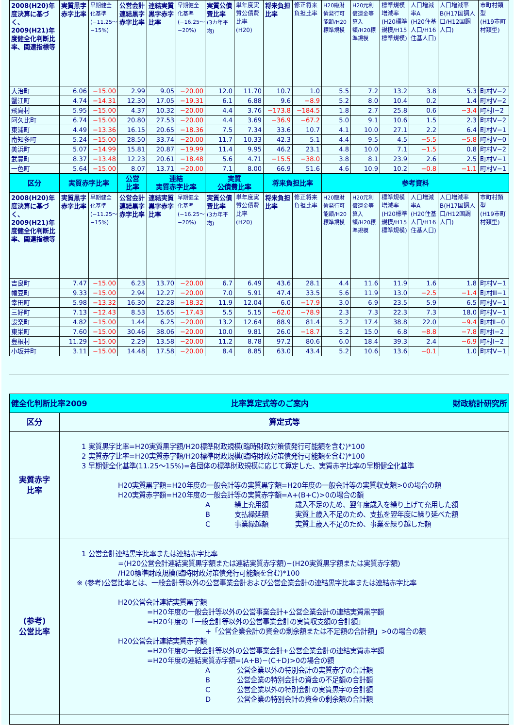| 2008(H20)年度決算に基づく、2009(H21)年度健全化判断比率、関連指標等 | 実質黒字赤字比率 | 早期健全化基準 (−11.25〜−15%) | 公営会計連結黒字赤字比率 | 連結実質黒字赤字比率 | 早期健全化基準 (−16.25〜−20%) | 実質公債費比率 (3カ年平均) | 単年度実質公債費比率 (H20) | 将来負担比率 | 修正将来負担比率 | H20臨財債発行可能額/H20標準規模 | H20元利償還金等算入額/H20標準規模 | 標準規模増減率 (H20標準規模/H15標準規模) | 人口増減率A (H20住基人口/H16住基人口) | 人口増減率B(H17国調人口/H12国調人口) | 市町村類型 (H19市町村類型) |
| 大治町 | 6.06 | −15.00 | 2.99 | 9.05 | −20.00 | 12.0 | 11.70 | 10.7 | 1.0 | 5.5 | 7.2 | 13.2 | 3.8 | 5.3 | 町村Ⅴ−2 |
| 蟹江町 | 4.74 | −14.31 | 12.30 | 17.05 | −19.31 | 6.1 | 6.88 | 9.6 | −8.9 | 5.2 | 8.0 | 10.4 | 0.2 | 1.4 | 町村Ⅴ−2 |
| 飛島村 | 5.95 | −15.00 | 4.37 | 10.32 | −20.00 | 4.4 | 3.76 | −173.8 | −184.5 | 1.8 | 2.7 | 25.8 | 0.6 | −3.4 | 町村Ⅰ−2 |
| 阿久比町 | 6.74 | −15.00 | 20.80 | 27.53 | −20.00 | 4.4 | 3.69 | −36.9 | −67.2 | 5.0 | 9.1 | 10.6 | 1.5 | 2.3 | 町村Ⅴ−2 |
| 東浦町 | 4.49 | −13.36 | 16.15 | 20.65 | −18.36 | 7.5 | 7.34 | 33.6 | 10.7 | 4.1 | 10.0 | 27.1 | 2.2 | 6.4 | 町村Ⅴ−1 |
| 南知多町 | 5.24 | −15.00 | 28.50 | 33.74 | −20.00 | 11.7 | 10.33 | 42.3 | 5.1 | 4.4 | 9.5 | 4.5 | −5.5 | −5.8 | 町村Ⅴ−0 |
| 美浜町 | 5.07 | −14.99 | 15.81 | 20.87 | −19.99 | 11.4 | 9.95 | 46.2 | 23.1 | 4.8 | 10.0 | 7.1 | −1.5 | 0.8 | 町村Ⅴ−2 |
| 武豊町 | 8.37 | −13.48 | 12.23 | 20.61 | −18.48 | 5.6 | 4.71 | −15.5 | −38.0 | 3.8 | 8.1 | 23.9 | 2.6 | 2.5 | 町村Ⅴ−1 |
| 一色町 | 5.64 | −15.00 | 8.07 | 13.71 | −20.00 | 7.1 | 8.00 | 66.9 | 51.6 | 4.6 | 10.9 | 10.2 | −0.8 | −1.1 | 町村Ⅴ−1 |
| 区分 | 実質赤字比率 | | 公営 比率 | 連結 実質赤字比率 | | 実質 公債費比率 | | 将来負担比率 | | 参考資料 | | | | | |
| 2008(H20)年度決算に基づく、2009(H21)年度健全化判断比率、関連指標等 | 実質黒字赤字比率 | 早期健全化基準 (−11.25〜−15%) | 公営会計連結黒字赤字比率 | 連結実質黒字赤字比率 | 早期健全化基準 (−16.25〜−20%) | 実質公債費比率 (3カ年平均) | 単年度実質公債費比率 (H20) | 将来負担比率 | 修正将来負担比率 | H20臨財債発行可能額/H20標準規模 | H20元利償還金等算入額/H20標準規模 | 標準規模増減率 (H20標準規模/H15標準規模) | 人口増減率A (H20住基人口/H16住基人口) | 人口増減率B(H17国調人口/H12国調人口) | 市町村類型 (H19市町村類型) |
| 吉良町 | 7.47 | −15.00 | 6.23 | 13.70 | −20.00 | 6.7 | 6.49 | 43.6 | 28.1 | 4.4 | 11.6 | 11.9 | 1.6 | 1.8 | 町村Ⅴ−1 |
| 幡豆町 | 9.33 | −15.00 | 2.94 | 12.27 | −20.00 | 7.0 | 5.91 | 47.4 | 33.5 | 5.6 | 11.9 | 13.0 | −2.5 | −1.4 | 町村Ⅲ−1 |
| 幸田町 | 5.98 | −13.32 | 16.30 | 22.28 | −18.32 | 11.9 | 12.04 | 6.0 | −17.9 | 3.0 | 6.9 | 23.5 | 5.9 | 6.5 | 町村Ⅴ−1 |
| 三好町 | 7.13 | −12.43 | 8.53 | 15.65 | −17.43 | 5.5 | 5.15 | −62.0 | −78.9 | 2.3 | 7.3 | 22.3 | 7.3 | 18.0 | 町村Ⅴ−1 |
| 設楽町 | 4.82 | −15.00 | 1.44 | 6.25 | −20.00 | 13.2 | 12.64 | 88.9 | 81.4 | 5.2 | 17.4 | 38.8 | 22.0 | −9.4 | 町村Ⅱ−0 |
| 東栄町 | 7.60 | −15.00 | 30.46 | 38.06 | −20.00 | 10.0 | 9.81 | 26.0 | −18.7 | 5.2 | 15.0 | 6.8 | −8.8 | −7.8 | 町村Ⅰ−2 |
| 豊根村 | 11.29 | −15.00 | 2.29 | 13.58 | −20.00 | 11.2 | 8.78 | 97.2 | 80.6 | 6.0 | 18.4 | 39.3 | 2.4 | −6.9 | 町村Ⅰ−2 |
| 小坂井町 | 3.11 | −15.00 | 14.48 | 17.58 | −20.00 | 8.4 | 8.85 | 63.0 | 43.4 | 5.2 | 10.6 | 13.6 | −0.1 | 1.0 | 町村Ⅴ−1 |
| 健全化判断比率2009 比率算定式等のご案内 財政統計研究所 | |
| --- | --- |
| 区分 | 算定式等 |
| 実質赤字 比率 | 1 実質黒字比率=H20実質黒字額/H20標準財政規模(臨時財政対策債発行可能額を含む)*100 2 実質赤字比率=H20実質赤字額/H20標準財政規模(臨時財政対策債発行可能額を含む)*100 3 早期健全化基準(11.25〜15%)=各団体の標準財政規模に応じて算定した、実質赤字比率の早期健全化基準 H20実質黒字額=H20年度の一般会計等の実質黒字額=H20年度の一般会計等の実質収支額>0の場合の額 H20実質赤字額=H20年度の一般会計等の実質赤字額=A+(B+C)>0の場合の額 A 繰上充用額 歳入不足のため、翌年度歳入を繰り上げて充用した額 B 支払繰延額 実質上歳入不足のため、支払を翌年度に繰り延べた額 C 事業繰越額 実質上歳入不足のため、事業を繰り越した額 |
| (参考) 公営比率 | 1 公営会計連結黒字比率または連結赤字比率 =(H20公営会計連結実質黒字額または連結実質赤字額)−(H20実質黒字額または実質赤字額) /H20標準財政規模(臨時財政対策債発行可能額を含む)*100 ※ (参考)公営比率とは、一般会計等以外の公営事業会計および公営企業会計の連結黒字比率または連結赤字比率 H20公営会計連結実質黒字額 =H20年度の一般会計等以外の公営事業会計+公営企業会計の連結実質黒字額 =H20年度の「一般会計等以外の公営事業会計の実質収支額の合計額」 +「公営企業会計の資金の剰余額または不足額の合計額」>0の場合の額 H20公営会計連結実質赤字額 =H20年度の一般会計等以外の公営事業会計+公営企業会計の連結実質赤字額 =H20年度の連結実質赤字額=(A+B)−(C+D)>0の場合の額 A 公営企業以外の特別会計の実質赤字の合計額 B 公営企業の特別会計の資金の不足額の合計額 C 公営企業以外の特別会計の実質黒字の合計額 D 公営企業の特別会計の資金の剰余額の合計額 |